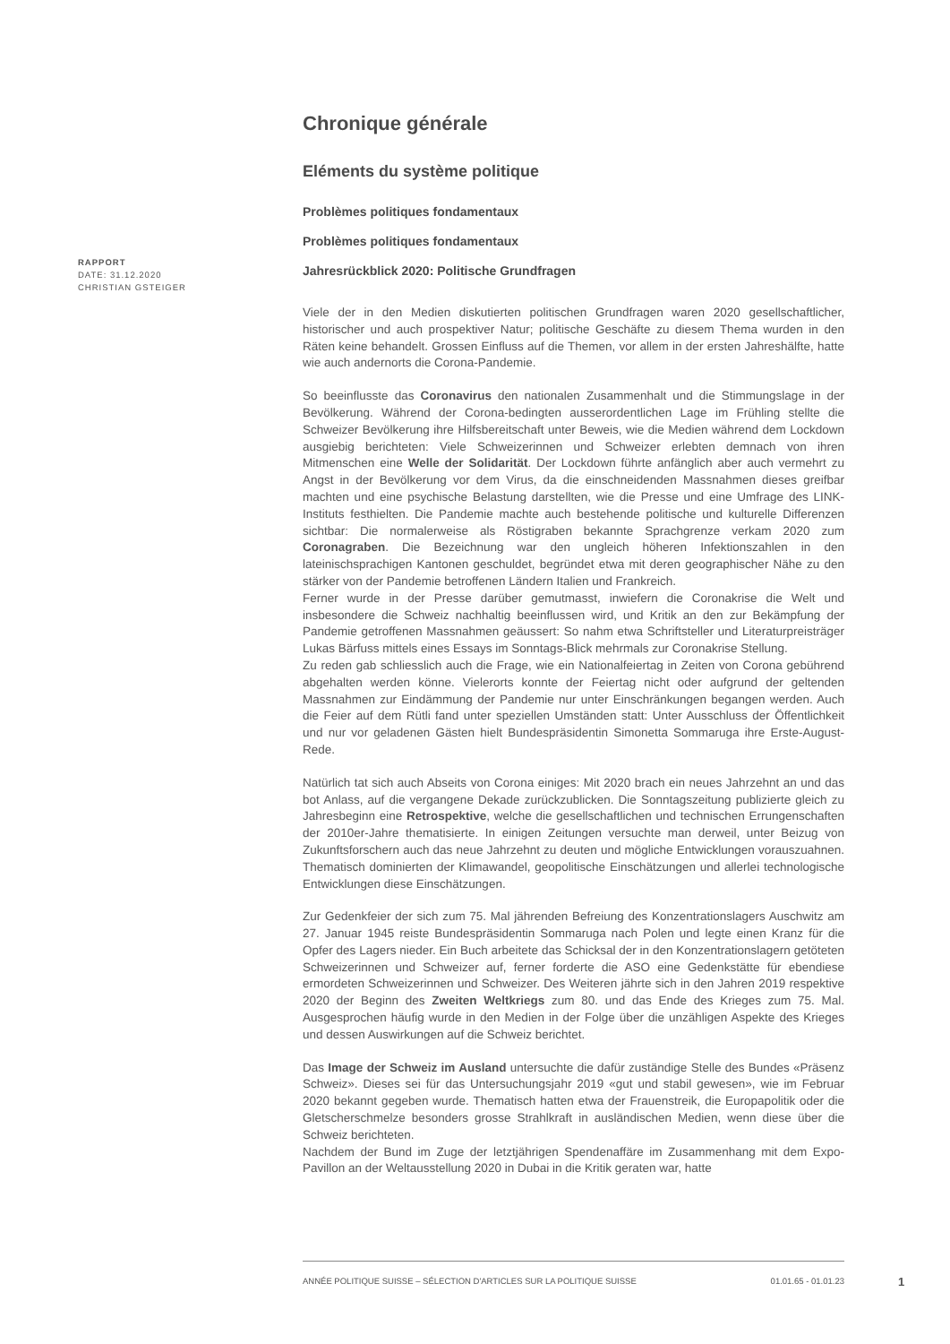RAPPORT
DATE: 31.12.2020
CHRISTIAN GSTEIGER
Chronique générale
Eléments du système politique
Problèmes politiques fondamentaux
Problèmes politiques fondamentaux
Jahresrückblick 2020: Politische Grundfragen
Viele der in den Medien diskutierten politischen Grundfragen waren 2020 gesellschaftlicher, historischer und auch prospektiver Natur; politische Geschäfte zu diesem Thema wurden in den Räten keine behandelt. Grossen Einfluss auf die Themen, vor allem in der ersten Jahreshälfte, hatte wie auch andernorts die Corona-Pandemie.
So beeinflusste das Coronavirus den nationalen Zusammenhalt und die Stimmungslage in der Bevölkerung. Während der Corona-bedingten ausserordentlichen Lage im Frühling stellte die Schweizer Bevölkerung ihre Hilfsbereitschaft unter Beweis, wie die Medien während dem Lockdown ausgiebig berichteten: Viele Schweizerinnen und Schweizer erlebten demnach von ihren Mitmenschen eine Welle der Solidarität. Der Lockdown führte anfänglich aber auch vermehrt zu Angst in der Bevölkerung vor dem Virus, da die einschneidenden Massnahmen dieses greifbar machten und eine psychische Belastung darstellten, wie die Presse und eine Umfrage des LINK-Instituts festhielten. Die Pandemie machte auch bestehende politische und kulturelle Differenzen sichtbar: Die normalerweise als Röstigraben bekannte Sprachgrenze verkam 2020 zum Coronagraben. Die Bezeichnung war den ungleich höheren Infektionszahlen in den lateinischsprachigen Kantonen geschuldet, begründet etwa mit deren geographischer Nähe zu den stärker von der Pandemie betroffenen Ländern Italien und Frankreich.
Ferner wurde in der Presse darüber gemutmasst, inwiefern die Coronakrise die Welt und insbesondere die Schweiz nachhaltig beeinflussen wird, und Kritik an den zur Bekämpfung der Pandemie getroffenen Massnahmen geäussert: So nahm etwa Schriftsteller und Literaturpreisträger Lukas Bärfuss mittels eines Essays im Sonntags-Blick mehrmals zur Coronakrise Stellung.
Zu reden gab schliesslich auch die Frage, wie ein Nationalfeiertag in Zeiten von Corona gebührend abgehalten werden könne. Vielerorts konnte der Feiertag nicht oder aufgrund der geltenden Massnahmen zur Eindämmung der Pandemie nur unter Einschränkungen begangen werden. Auch die Feier auf dem Rütli fand unter speziellen Umständen statt: Unter Ausschluss der Öffentlichkeit und nur vor geladenen Gästen hielt Bundespräsidentin Simonetta Sommaruga ihre Erste-August-Rede.
Natürlich tat sich auch Abseits von Corona einiges: Mit 2020 brach ein neues Jahrzehnt an und das bot Anlass, auf die vergangene Dekade zurückzublicken. Die Sonntagszeitung publizierte gleich zu Jahresbeginn eine Retrospektive, welche die gesellschaftlichen und technischen Errungenschaften der 2010er-Jahre thematisierte. In einigen Zeitungen versuchte man derweil, unter Beizug von Zukunftsforschern auch das neue Jahrzehnt zu deuten und mögliche Entwicklungen vorauszuahnen. Thematisch dominierten der Klimawandel, geopolitische Einschätzungen und allerlei technologische Entwicklungen diese Einschätzungen.
Zur Gedenkfeier der sich zum 75. Mal jährenden Befreiung des Konzentrationslagers Auschwitz am 27. Januar 1945 reiste Bundespräsidentin Sommaruga nach Polen und legte einen Kranz für die Opfer des Lagers nieder. Ein Buch arbeitete das Schicksal der in den Konzentrationslagern getöteten Schweizerinnen und Schweizer auf, ferner forderte die ASO eine Gedenkstätte für ebendiese ermordeten Schweizerinnen und Schweizer. Des Weiteren jährte sich in den Jahren 2019 respektive 2020 der Beginn des Zweiten Weltkriegs zum 80. und das Ende des Krieges zum 75. Mal. Ausgesprochen häufig wurde in den Medien in der Folge über die unzähligen Aspekte des Krieges und dessen Auswirkungen auf die Schweiz berichtet.
Das Image der Schweiz im Ausland untersuchte die dafür zuständige Stelle des Bundes «Präsenz Schweiz». Dieses sei für das Untersuchungsjahr 2019 «gut und stabil gewesen», wie im Februar 2020 bekannt gegeben wurde. Thematisch hatten etwa der Frauenstreik, die Europapolitik oder die Gletscherschmelze besonders grosse Strahlkraft in ausländischen Medien, wenn diese über die Schweiz berichteten.
Nachdem der Bund im Zuge der letztjährigen Spendenaffäre im Zusammenhang mit dem Expo-Pavillon an der Weltausstellung 2020 in Dubai in die Kritik geraten war, hatte
ANNÉE POLITIQUE SUISSE – SÉLECTION D'ARTICLES SUR LA POLITIQUE SUISSE 01.01.65 - 01.01.23
1